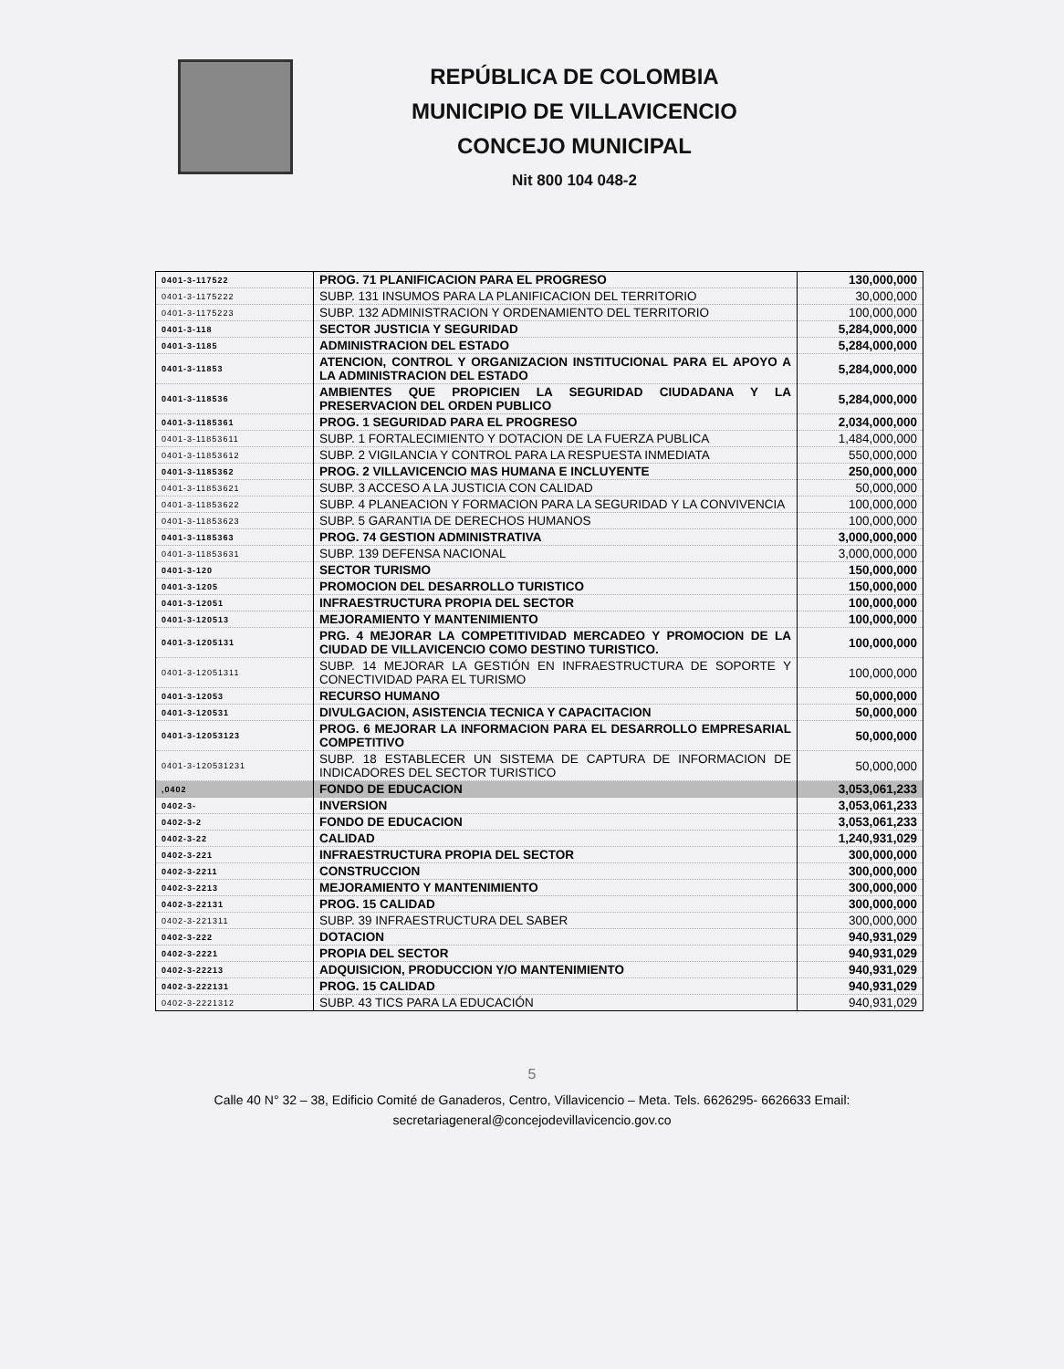REPÚBLICA DE COLOMBIA
MUNICIPIO DE VILLAVICENCIO
CONCEJO MUNICIPAL
Nit 800 104 048-2
| 0401-3-117522 | PROG. 71 PLANIFICACION PARA EL PROGRESO | 130,000,000 |
| 0401-3-1175222 | SUBP. 131 INSUMOS PARA LA PLANIFICACION DEL TERRITORIO | 30,000,000 |
| 0401-3-1175223 | SUBP. 132 ADMINISTRACION Y ORDENAMIENTO DEL TERRITORIO | 100,000,000 |
| 0401-3-118 | SECTOR JUSTICIA Y SEGURIDAD | 5,284,000,000 |
| 0401-3-1185 | ADMINISTRACION DEL ESTADO | 5,284,000,000 |
| 0401-3-11853 | ATENCION, CONTROL Y ORGANIZACION INSTITUCIONAL PARA EL APOYO A LA ADMINISTRACION DEL ESTADO | 5,284,000,000 |
| 0401-3-118536 | AMBIENTES QUE PROPICIEN LA SEGURIDAD CIUDADANA Y LA PRESERVACION DEL ORDEN PUBLICO | 5,284,000,000 |
| 0401-3-1185361 | PROG. 1 SEGURIDAD PARA EL PROGRESO | 2,034,000,000 |
| 0401-3-11853611 | SUBP. 1 FORTALECIMIENTO Y DOTACION DE LA FUERZA PUBLICA | 1,484,000,000 |
| 0401-3-11853612 | SUBP. 2 VIGILANCIA Y CONTROL PARA LA RESPUESTA INMEDIATA | 550,000,000 |
| 0401-3-1185362 | PROG. 2 VILLAVICENCIO MAS HUMANA E INCLUYENTE | 250,000,000 |
| 0401-3-11853621 | SUBP. 3 ACCESO A LA JUSTICIA CON CALIDAD | 50,000,000 |
| 0401-3-11853622 | SUBP. 4 PLANEACION Y FORMACION PARA LA SEGURIDAD Y LA CONVIVENCIA | 100,000,000 |
| 0401-3-11853623 | SUBP. 5 GARANTIA DE DERECHOS HUMANOS | 100,000,000 |
| 0401-3-1185363 | PROG. 74 GESTION ADMINISTRATIVA | 3,000,000,000 |
| 0401-3-11853631 | SUBP. 139 DEFENSA NACIONAL | 3,000,000,000 |
| 0401-3-120 | SECTOR TURISMO | 150,000,000 |
| 0401-3-1205 | PROMOCION DEL DESARROLLO TURISTICO | 150,000,000 |
| 0401-3-12051 | INFRAESTRUCTURA PROPIA DEL SECTOR | 100,000,000 |
| 0401-3-120513 | MEJORAMIENTO Y MANTENIMIENTO | 100,000,000 |
| 0401-3-1205131 | PRG. 4 MEJORAR LA COMPETITIVIDAD MERCADEO Y PROMOCION DE LA CIUDAD DE VILLAVICENCIO COMO DESTINO TURISTICO. | 100,000,000 |
| 0401-3-12051311 | SUBP. 14 MEJORAR LA GESTIÓN EN INFRAESTRUCTURA DE SOPORTE Y CONECTIVIDAD PARA EL TURISMO | 100,000,000 |
| 0401-3-12053 | RECURSO HUMANO | 50,000,000 |
| 0401-3-120531 | DIVULGACION, ASISTENCIA TECNICA Y CAPACITACION | 50,000,000 |
| 0401-3-12053123 | PROG. 6 MEJORAR LA INFORMACION PARA EL DESARROLLO EMPRESARIAL COMPETITIVO | 50,000,000 |
| 0401-3-120531231 | SUBP. 18 ESTABLECER UN SISTEMA DE CAPTURA DE INFORMACION DE INDICADORES DEL SECTOR TURISTICO | 50,000,000 |
| ,0402 | FONDO DE EDUCACION | 3,053,061,233 |
| 0402-3- | INVERSION | 3,053,061,233 |
| 0402-3-2 | FONDO DE EDUCACION | 3,053,061,233 |
| 0402-3-22 | CALIDAD | 1,240,931,029 |
| 0402-3-221 | INFRAESTRUCTURA PROPIA DEL SECTOR | 300,000,000 |
| 0402-3-2211 | CONSTRUCCION | 300,000,000 |
| 0402-3-2213 | MEJORAMIENTO Y MANTENIMIENTO | 300,000,000 |
| 0402-3-22131 | PROG. 15 CALIDAD | 300,000,000 |
| 0402-3-221311 | SUBP. 39 INFRAESTRUCTURA DEL SABER | 300,000,000 |
| 0402-3-222 | DOTACION | 940,931,029 |
| 0402-3-2221 | PROPIA DEL SECTOR | 940,931,029 |
| 0402-3-22213 | ADQUISICION, PRODUCCION Y/O MANTENIMIENTO | 940,931,029 |
| 0402-3-222131 | PROG. 15 CALIDAD | 940,931,029 |
| 0402-3-2221312 | SUBP. 43 TICS PARA LA EDUCACIÓN | 940,931,029 |
5
Calle 40 N° 32 – 38, Edificio Comité de Ganaderos, Centro, Villavicencio – Meta. Tels. 6626295- 6626633 Email:
secretariageneral@concejodevillavicencio.gov.co